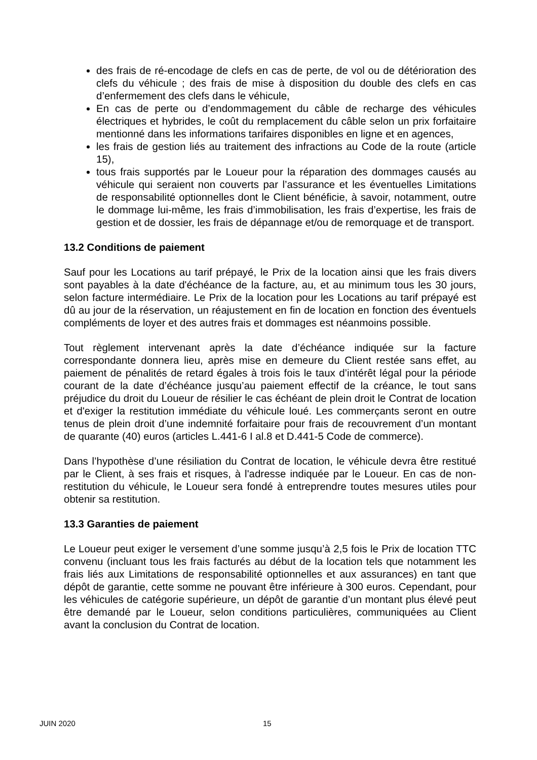des frais de ré-encodage de clefs en cas de perte, de vol ou de détérioration des clefs du véhicule ; des frais de mise à disposition du double des clefs en cas d’enfermement des clefs dans le véhicule,
En cas de perte ou d’endommagement du câble de recharge des véhicules électriques et hybrides, le coût du remplacement du câble selon un prix forfaitaire mentionné dans les informations tarifaires disponibles en ligne et en agences,
les frais de gestion liés au traitement des infractions au Code de la route (article 15),
tous frais supportés par le Loueur pour la réparation des dommages causés au véhicule qui seraient non couverts par l’assurance et les éventuelles Limitations de responsabilité optionnelles dont le Client bénéficie, à savoir, notamment, outre le dommage lui-même, les frais d’immobilisation, les frais d’expertise, les frais de gestion et de dossier, les frais de dépannage et/ou de remorquage et de transport.
13.2 Conditions de paiement
Sauf pour les Locations au tarif prépayé, le Prix de la location ainsi que les frais divers sont payables à la date d'échéance de la facture, au, et au minimum tous les 30 jours, selon facture intermédiaire. Le Prix de la location pour les Locations au tarif prépayé est dû au jour de la réservation, un réajustement en fin de location en fonction des éventuels compléments de loyer et des autres frais et dommages est néanmoins possible.
Tout règlement intervenant après la date d’échéance indiquée sur la facture correspondante donnera lieu, après mise en demeure du Client restée sans effet, au paiement de pénalités de retard égales à trois fois le taux d’intérêt légal pour la période courant de la date d’échéance jusqu’au paiement effectif de la créance, le tout sans préjudice du droit du Loueur de résilier le cas échéant de plein droit le Contrat de location et d'exiger la restitution immédiate du véhicule loué. Les commerçants seront en outre tenus de plein droit d’une indemnité forfaitaire pour frais de recouvrement d’un montant de quarante (40) euros (articles L.441-6 I al.8 et D.441-5 Code de commerce).
Dans l’hypothèse d’une résiliation du Contrat de location, le véhicule devra être restitué par le Client, à ses frais et risques, à l'adresse indiquée par le Loueur. En cas de non-restitution du véhicule, le Loueur sera fondé à entreprendre toutes mesures utiles pour obtenir sa restitution.
13.3 Garanties de paiement
Le Loueur peut exiger le versement d’une somme jusqu’à 2,5 fois le Prix de location TTC convenu (incluant tous les frais facturés au début de la location tels que notamment les frais liés aux Limitations de responsabilité optionnelles et aux assurances) en tant que dépôt de garantie, cette somme ne pouvant être inférieure à 300 euros. Cependant, pour les véhicules de catégorie supérieure, un dépôt de garantie d’un montant plus élevé peut être demandé par le Loueur, selon conditions particulières, communiquées au Client avant la conclusion du Contrat de location.
JUIN 2020 15